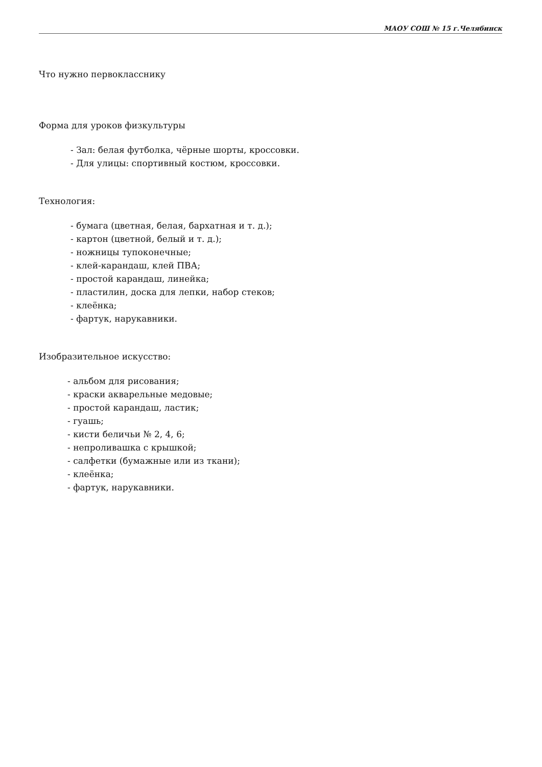МАОУ СОШ № 15 г.Челябинск
Что нужно первокласснику
Форма для уроков физкультуры
- Зал: белая футболка, чёрные шорты, кроссовки.
- Для улицы: спортивный костюм, кроссовки.
Технология:
- бумага (цветная, белая, бархатная и т. д.);
- картон (цветной, белый и т. д.);
- ножницы тупоконечные;
- клей-карандаш, клей ПВА;
- простой карандаш, линейка;
- пластилин, доска для лепки, набор стеков;
- клеёнка;
- фартук, нарукавники.
Изобразительное искусство:
- альбом для рисования;
- краски акварельные медовые;
- простой карандаш, ластик;
- гуашь;
- кисти беличьи № 2, 4, 6;
- непроливашка с крышкой;
- салфетки (бумажные или из ткани);
- клеёнка;
- фартук, нарукавники.